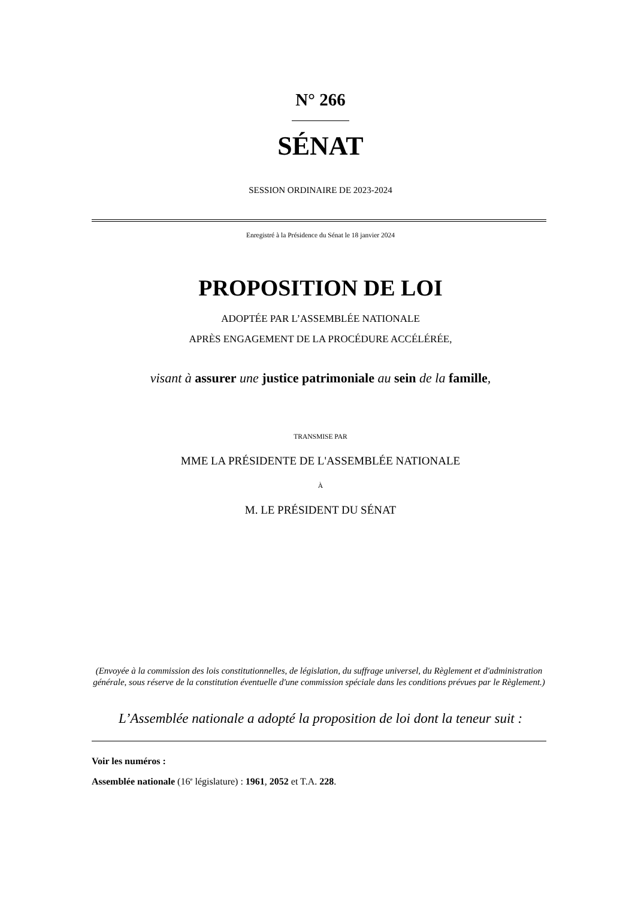N° 266
SÉNAT
SESSION ORDINAIRE DE 2023-2024
Enregistré à la Présidence du Sénat le 18 janvier 2024
PROPOSITION DE LOI
ADOPTÉE PAR L’ASSEMBLÉE NATIONALE
APRÈS ENGAGEMENT DE LA PROCÉDURE ACCÉLÉRÉE,
visant à assurer une justice patrimoniale au sein de la famille,
TRANSMISE PAR
MME LA PRÉSIDENTE DE L'ASSEMBLÉE NATIONALE
À
M. LE PRÉSIDENT DU SÉNAT
(Envoyée à la commission des lois constitutionnelles, de législation, du suffrage universel, du Règlement et d'administration générale, sous réserve de la constitution éventuelle d'une commission spéciale dans les conditions prévues par le Règlement.)
L’Assemblée nationale a adopté la proposition de loi dont la teneur suit :
Voir les numéros :
Assemblée nationale (16<sup>e</sup> législature) : 1961, 2052 et T.A. 228.